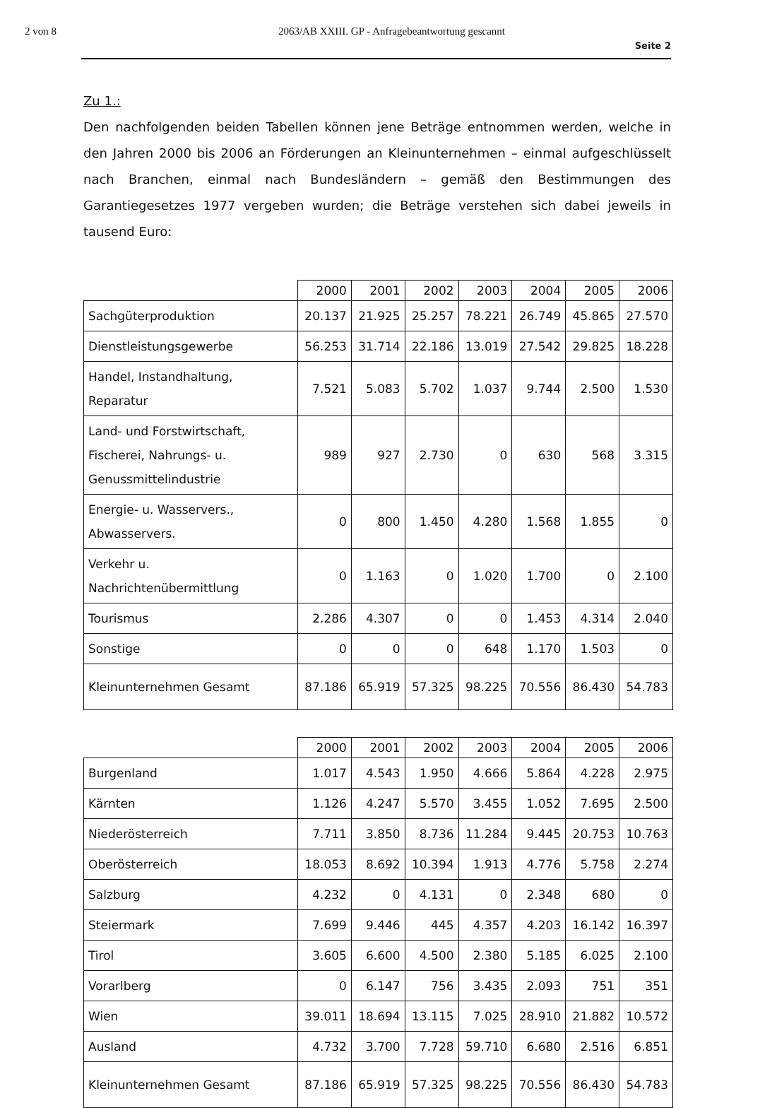2 von 8 2063/AB XXIII. GP - Anfragebeantwortung gescannt
Seite 2
Zu 1.:
Den nachfolgenden beiden Tabellen können jene Beträge entnommen werden, welche in den Jahren 2000 bis 2006 an Förderungen an Kleinunternehmen – einmal aufgeschlüsselt nach Branchen, einmal nach Bundesländern – gemäß den Bestimmungen des Garantiegesetzes 1977 vergeben wurden; die Beträge verstehen sich dabei jeweils in tausend Euro:
| | 2000 | 2001 | 2002 | 2003 | 2004 | 2005 | 2006 |
| --- | --- | --- | --- | --- | --- | --- | --- |
| Sachgüterproduktion | 20.137 | 21.925 | 25.257 | 78.221 | 26.749 | 45.865 | 27.570 |
| Dienstleistungsgewerbe | 56.253 | 31.714 | 22.186 | 13.019 | 27.542 | 29.825 | 18.228 |
| Handel, Instandhaltung, Reparatur | 7.521 | 5.083 | 5.702 | 1.037 | 9.744 | 2.500 | 1.530 |
| Land- und Forstwirtschaft, Fischerei, Nahrungs- u. Genussmittelindustrie | 989 | 927 | 2.730 | 0 | 630 | 568 | 3.315 |
| Energie- u. Wasservers., Abwasservers. | 0 | 800 | 1.450 | 4.280 | 1.568 | 1.855 | 0 |
| Verkehr u. Nachrichtenübermittlung | 0 | 1.163 | 0 | 1.020 | 1.700 | 0 | 2.100 |
| Tourismus | 2.286 | 4.307 | 0 | 0 | 1.453 | 4.314 | 2.040 |
| Sonstige | 0 | 0 | 0 | 648 | 1.170 | 1.503 | 0 |
| Kleinunternehmen Gesamt | 87.186 | 65.919 | 57.325 | 98.225 | 70.556 | 86.430 | 54.783 |
| | 2000 | 2001 | 2002 | 2003 | 2004 | 2005 | 2006 |
| --- | --- | --- | --- | --- | --- | --- | --- |
| Burgenland | 1.017 | 4.543 | 1.950 | 4.666 | 5.864 | 4.228 | 2.975 |
| Kärnten | 1.126 | 4.247 | 5.570 | 3.455 | 1.052 | 7.695 | 2.500 |
| Niederösterreich | 7.711 | 3.850 | 8.736 | 11.284 | 9.445 | 20.753 | 10.763 |
| Oberösterreich | 18.053 | 8.692 | 10.394 | 1.913 | 4.776 | 5.758 | 2.274 |
| Salzburg | 4.232 | 0 | 4.131 | 0 | 2.348 | 680 | 0 |
| Steiermark | 7.699 | 9.446 | 445 | 4.357 | 4.203 | 16.142 | 16.397 |
| Tirol | 3.605 | 6.600 | 4.500 | 2.380 | 5.185 | 6.025 | 2.100 |
| Vorarlberg | 0 | 6.147 | 756 | 3.435 | 2.093 | 751 | 351 |
| Wien | 39.011 | 18.694 | 13.115 | 7.025 | 28.910 | 21.882 | 10.572 |
| Ausland | 4.732 | 3.700 | 7.728 | 59.710 | 6.680 | 2.516 | 6.851 |
| Kleinunternehmen Gesamt | 87.186 | 65.919 | 57.325 | 98.225 | 70.556 | 86.430 | 54.783 |